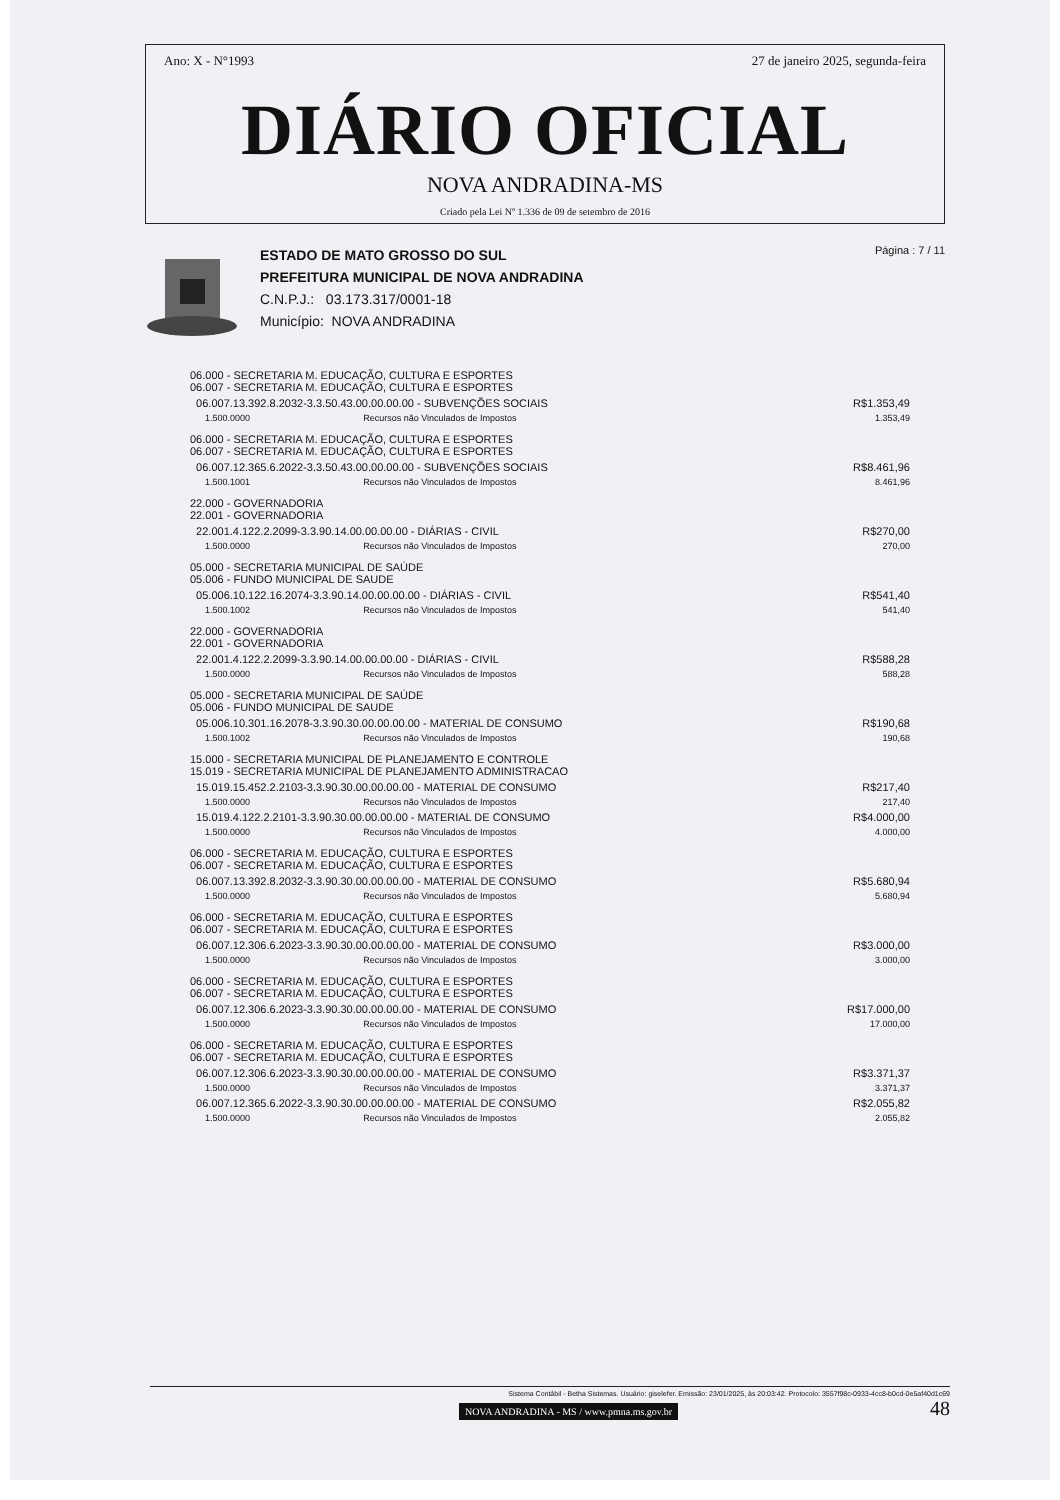Ano: X - N°1993 27 de janeiro 2025, segunda-feira
DIÁRIO OFICIAL
NOVA ANDRADINA-MS
Criado pela Lei Nº 1.336 de 09 de setembro de 2016
ESTADO DE MATO GROSSO DO SUL
PREFEITURA MUNICIPAL DE NOVA ANDRADINA
C.N.P.J.: 03.173.317/0001-18
Município: NOVA ANDRADINA
Página : 7 / 11
| 06.000 - SECRETARIA M. EDUCAÇÃO, CULTURA E ESPORTES 06.007 - SECRETARIA M. EDUCAÇÃO, CULTURA E ESPORTES | | |
| 06.007.13.392.8.2032-3.3.50.43.00.00.00.00 - SUBVENÇÕES SOCIAIS | | R$1.353,49 |
| 1.500.0000 | Recursos não Vinculados de Impostos | 1.353,49 |
| 06.000 - SECRETARIA M. EDUCAÇÃO, CULTURA E ESPORTES 06.007 - SECRETARIA M. EDUCAÇÃO, CULTURA E ESPORTES | | |
| 06.007.12.365.6.2022-3.3.50.43.00.00.00.00 - SUBVENÇÕES SOCIAIS | | R$8.461,96 |
| 1.500.1001 | Recursos não Vinculados de Impostos | 8.461,96 |
| 22.000 - GOVERNADORIA 22.001 - GOVERNADORIA | | |
| 22.001.4.122.2.2099-3.3.90.14.00.00.00.00 - DIÁRIAS - CIVIL | | R$270,00 |
| 1.500.0000 | Recursos não Vinculados de Impostos | 270,00 |
| 05.000 - SECRETARIA MUNICIPAL DE SAÚDE 05.006 - FUNDO MUNICIPAL DE SAUDE | | |
| 05.006.10.122.16.2074-3.3.90.14.00.00.00.00 - DIÁRIAS - CIVIL | | R$541,40 |
| 1.500.1002 | Recursos não Vinculados de Impostos | 541,40 |
| 22.000 - GOVERNADORIA 22.001 - GOVERNADORIA | | |
| 22.001.4.122.2.2099-3.3.90.14.00.00.00.00 - DIÁRIAS - CIVIL | | R$588,28 |
| 1.500.0000 | Recursos não Vinculados de Impostos | 588,28 |
| 05.000 - SECRETARIA MUNICIPAL DE SAÚDE 05.006 - FUNDO MUNICIPAL DE SAUDE | | |
| 05.006.10.301.16.2078-3.3.90.30.00.00.00.00 - MATERIAL DE CONSUMO | | R$190,68 |
| 1.500.1002 | Recursos não Vinculados de Impostos | 190,68 |
| 15.000 - SECRETARIA MUNICIPAL DE PLANEJAMENTO E CONTROLE 15.019 - SECRETARIA MUNICIPAL DE PLANEJAMENTO ADMINISTRACAO | | |
| 15.019.15.452.2.2103-3.3.90.30.00.00.00.00 - MATERIAL DE CONSUMO | | R$217,40 |
| 1.500.0000 | Recursos não Vinculados de Impostos | 217,40 |
| 15.019.4.122.2.2101-3.3.90.30.00.00.00.00 - MATERIAL DE CONSUMO | | R$4.000,00 |
| 1.500.0000 | Recursos não Vinculados de Impostos | 4.000,00 |
| 06.000 - SECRETARIA M. EDUCAÇÃO, CULTURA E ESPORTES 06.007 - SECRETARIA M. EDUCAÇÃO, CULTURA E ESPORTES | | |
| 06.007.13.392.8.2032-3.3.90.30.00.00.00.00 - MATERIAL DE CONSUMO | | R$5.680,94 |
| 1.500.0000 | Recursos não Vinculados de Impostos | 5.680,94 |
| 06.000 - SECRETARIA M. EDUCAÇÃO, CULTURA E ESPORTES 06.007 - SECRETARIA M. EDUCAÇÃO, CULTURA E ESPORTES | | |
| 06.007.12.306.6.2023-3.3.90.30.00.00.00.00 - MATERIAL DE CONSUMO | | R$3.000,00 |
| 1.500.0000 | Recursos não Vinculados de Impostos | 3.000,00 |
| 06.000 - SECRETARIA M. EDUCAÇÃO, CULTURA E ESPORTES 06.007 - SECRETARIA M. EDUCAÇÃO, CULTURA E ESPORTES | | |
| 06.007.12.306.6.2023-3.3.90.30.00.00.00.00 - MATERIAL DE CONSUMO | | R$17.000,00 |
| 1.500.0000 | Recursos não Vinculados de Impostos | 17.000,00 |
| 06.000 - SECRETARIA M. EDUCAÇÃO, CULTURA E ESPORTES 06.007 - SECRETARIA M. EDUCAÇÃO, CULTURA E ESPORTES | | |
| 06.007.12.306.6.2023-3.3.90.30.00.00.00.00 - MATERIAL DE CONSUMO | | R$3.371,37 |
| 1.500.0000 | Recursos não Vinculados de Impostos | 3.371,37 |
| 06.007.12.365.6.2022-3.3.90.30.00.00.00.00 - MATERIAL DE CONSUMO | | R$2.055,82 |
| 1.500.0000 | Recursos não Vinculados de Impostos | 2.055,82 |
Sistema Contábil - Betha Sistemas. Usuário: giselefer. Emissão: 23/01/2025, às 20:03:42. Protocolo: 3557f98c-0933-4cc8-b0cd-0e5af40d1c69
NOVA ANDRADINA - MS / www.pmna.ms.gov.br 48